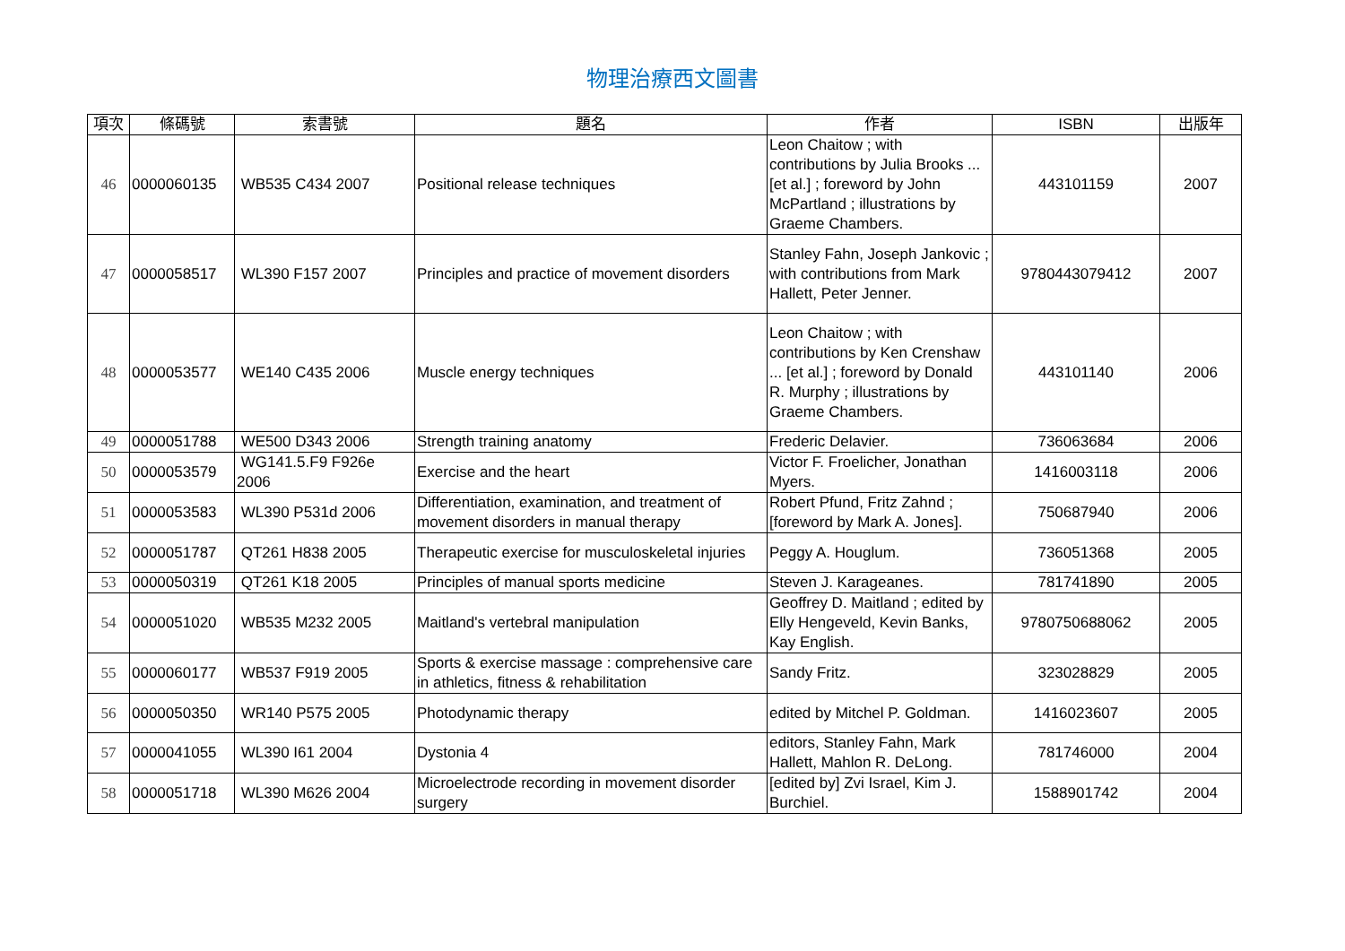物理治療西文圖書
| 項次 | 條碼號 | 索書號 | 題名 | 作者 | ISBN | 出版年 |
| --- | --- | --- | --- | --- | --- | --- |
| 46 | 0000060135 | WB535 C434 2007 | Positional release techniques | Leon Chaitow ; with contributions by Julia Brooks ... [et al.] ; foreword by John McPartland ; illustrations by Graeme Chambers. | 443101159 | 2007 |
| 47 | 0000058517 | WL390 F157 2007 | Principles and practice of movement disorders | Stanley Fahn, Joseph Jankovic ; with contributions from Mark Hallett, Peter Jenner. | 9780443079412 | 2007 |
| 48 | 0000053577 | WE140 C435 2006 | Muscle energy techniques | Leon Chaitow ; with contributions by Ken Crenshaw ... [et al.] ; foreword by Donald R. Murphy ; illustrations by Graeme Chambers. | 443101140 | 2006 |
| 49 | 0000051788 | WE500 D343 2006 | Strength training anatomy | Frederic Delavier. | 736063684 | 2006 |
| 50 | 0000053579 | WG141.5.F9 F926e 2006 | Exercise and the heart | Victor F. Froelicher, Jonathan Myers. | 1416003118 | 2006 |
| 51 | 0000053583 | WL390 P531d 2006 | Differentiation, examination, and treatment of movement disorders in manual therapy | Robert Pfund, Fritz Zahnd ; [foreword by Mark A. Jones]. | 750687940 | 2006 |
| 52 | 0000051787 | QT261 H838 2005 | Therapeutic exercise for musculoskeletal injuries | Peggy A. Houglum. | 736051368 | 2005 |
| 53 | 0000050319 | QT261 K18 2005 | Principles of manual sports medicine | Steven J. Karageanes. | 781741890 | 2005 |
| 54 | 0000051020 | WB535 M232 2005 | Maitland's vertebral manipulation | Geoffrey D. Maitland ; edited by Elly Hengeveld, Kevin Banks, Kay English. | 9780750688062 | 2005 |
| 55 | 0000060177 | WB537 F919 2005 | Sports & exercise massage : comprehensive care in athletics, fitness & rehabilitation | Sandy Fritz. | 323028829 | 2005 |
| 56 | 0000050350 | WR140 P575 2005 | Photodynamic therapy | edited by Mitchel P. Goldman. | 1416023607 | 2005 |
| 57 | 0000041055 | WL390 I61 2004 | Dystonia 4 | editors, Stanley Fahn, Mark Hallett, Mahlon R. DeLong. | 781746000 | 2004 |
| 58 | 0000051718 | WL390 M626 2004 | Microelectrode recording in movement disorder surgery | [edited by] Zvi Israel, Kim J. Burchiel. | 1588901742 | 2004 |